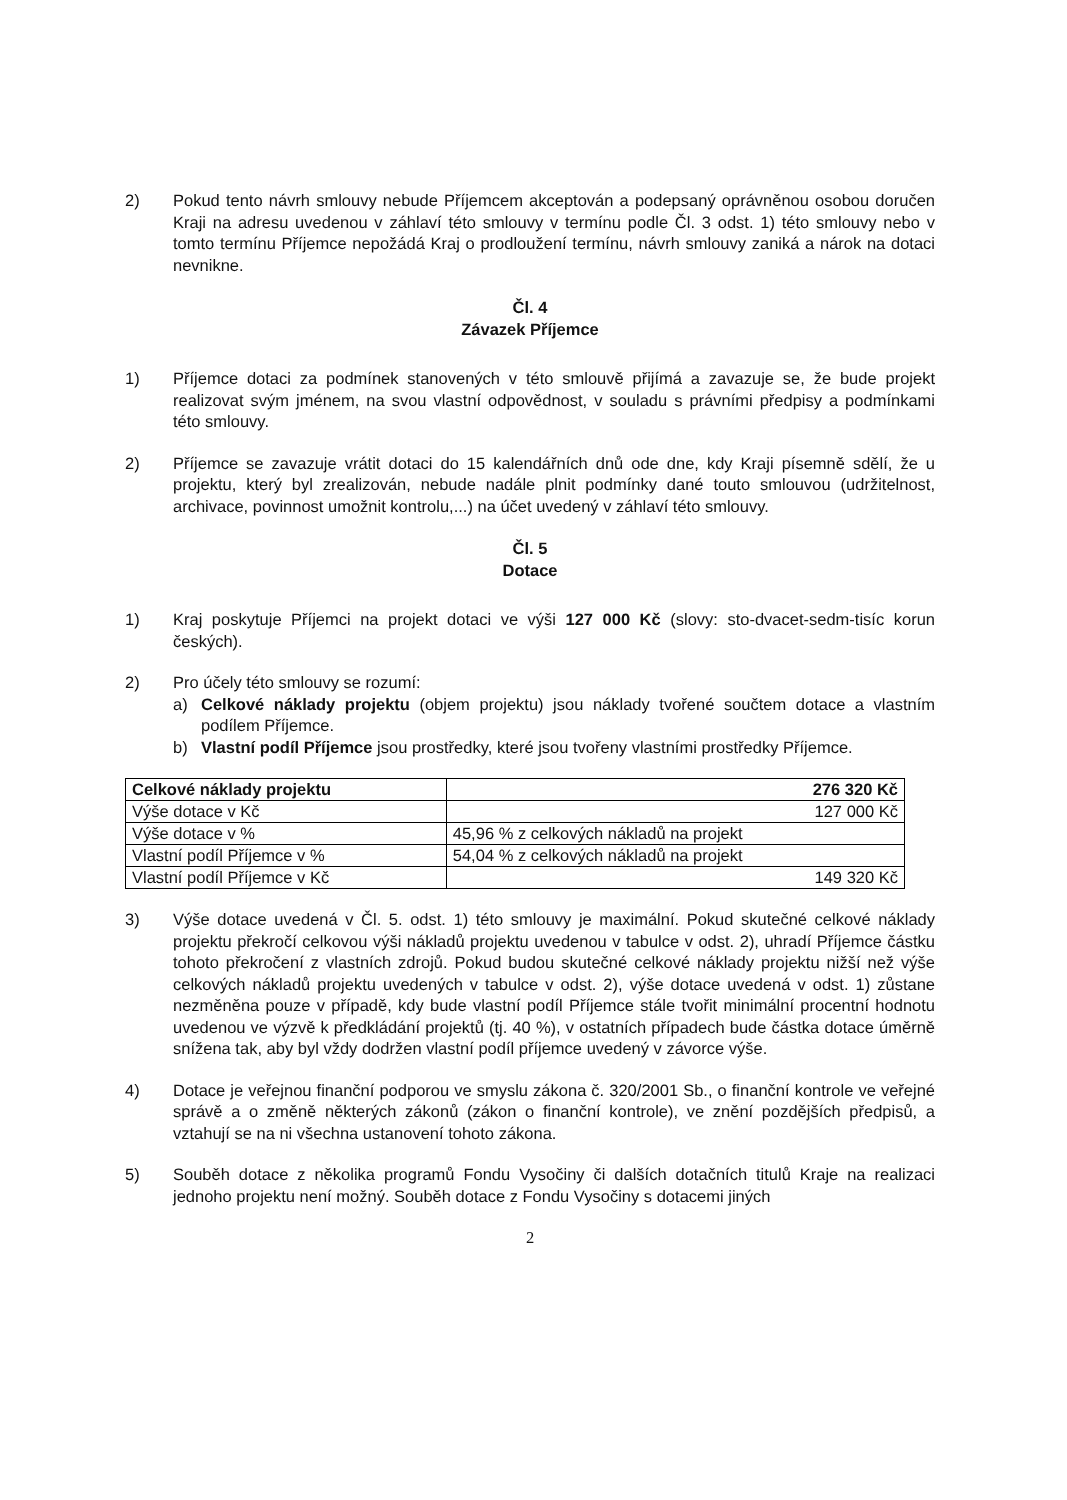2) Pokud tento návrh smlouvy nebude Příjemcem akceptován a podepsaný oprávněnou osobou doručen Kraji na adresu uvedenou v záhlaví této smlouvy v termínu podle Čl. 3 odst. 1) této smlouvy nebo v tomto termínu Příjemce nepožádá Kraj o prodloužení termínu, návrh smlouvy zaniká a nárok na dotaci nevnikne.
Čl. 4
Závazek Příjemce
1) Příjemce dotaci za podmínek stanovených v této smlouvě přijímá a zavazuje se, že bude projekt realizovat svým jménem, na svou vlastní odpovědnost, v souladu s právními předpisy a podmínkami této smlouvy.
2) Příjemce se zavazuje vrátit dotaci do 15 kalendářních dnů ode dne, kdy Kraji písemně sdělí, že u projektu, který byl zrealizován, nebude nadále plnit podmínky dané touto smlouvou (udržitelnost, archivace, povinnost umožnit kontrolu,...) na účet uvedený v záhlaví této smlouvy.
Čl. 5
Dotace
1) Kraj poskytuje Příjemci na projekt dotaci ve výši 127 000 Kč (slovy: sto-dvacet-sedm-tisíc korun českých).
2) Pro účely této smlouvy se rozumí:
a) Celkové náklady projektu (objem projektu) jsou náklady tvořené součtem dotace a vlastním podílem Příjemce.
b) Vlastní podíl Příjemce jsou prostředky, které jsou tvořeny vlastními prostředky Příjemce.
| Celkové náklady projektu | 276 320 Kč |
| Výše dotace v Kč | 127 000 Kč |
| Výše dotace v % | 45,96 % z celkových nákladů na projekt |
| Vlastní podíl Příjemce v % | 54,04 % z celkových nákladů na projekt |
| Vlastní podíl Příjemce v Kč | 149 320 Kč |
3) Výše dotace uvedená v Čl. 5. odst. 1) této smlouvy je maximální. Pokud skutečné celkové náklady projektu překročí celkovou výši nákladů projektu uvedenou v tabulce v odst. 2), uhradí Příjemce částku tohoto překročení z vlastních zdrojů. Pokud budou skutečné celkové náklady projektu nižší než výše celkových nákladů projektu uvedených v tabulce v odst. 2), výše dotace uvedená v odst. 1) zůstane nezměněna pouze v případě, kdy bude vlastní podíl Příjemce stále tvořit minimální procentní hodnotu uvedenou ve výzvě k předkládání projektů (tj. 40 %), v ostatních případech bude částka dotace úměrně snížena tak, aby byl vždy dodržen vlastní podíl příjemce uvedený v závorce výše.
4) Dotace je veřejnou finanční podporou ve smyslu zákona č. 320/2001 Sb., o finanční kontrole ve veřejné správě a o změně některých zákonů (zákon o finanční kontrole), ve znění pozdějších předpisů, a vztahují se na ni všechna ustanovení tohoto zákona.
5) Souběh dotace z několika programů Fondu Vysočiny či dalších dotačních titulů Kraje na realizaci jednoho projektu není možný. Souběh dotace z Fondu Vysočiny s dotacemi jiných
2